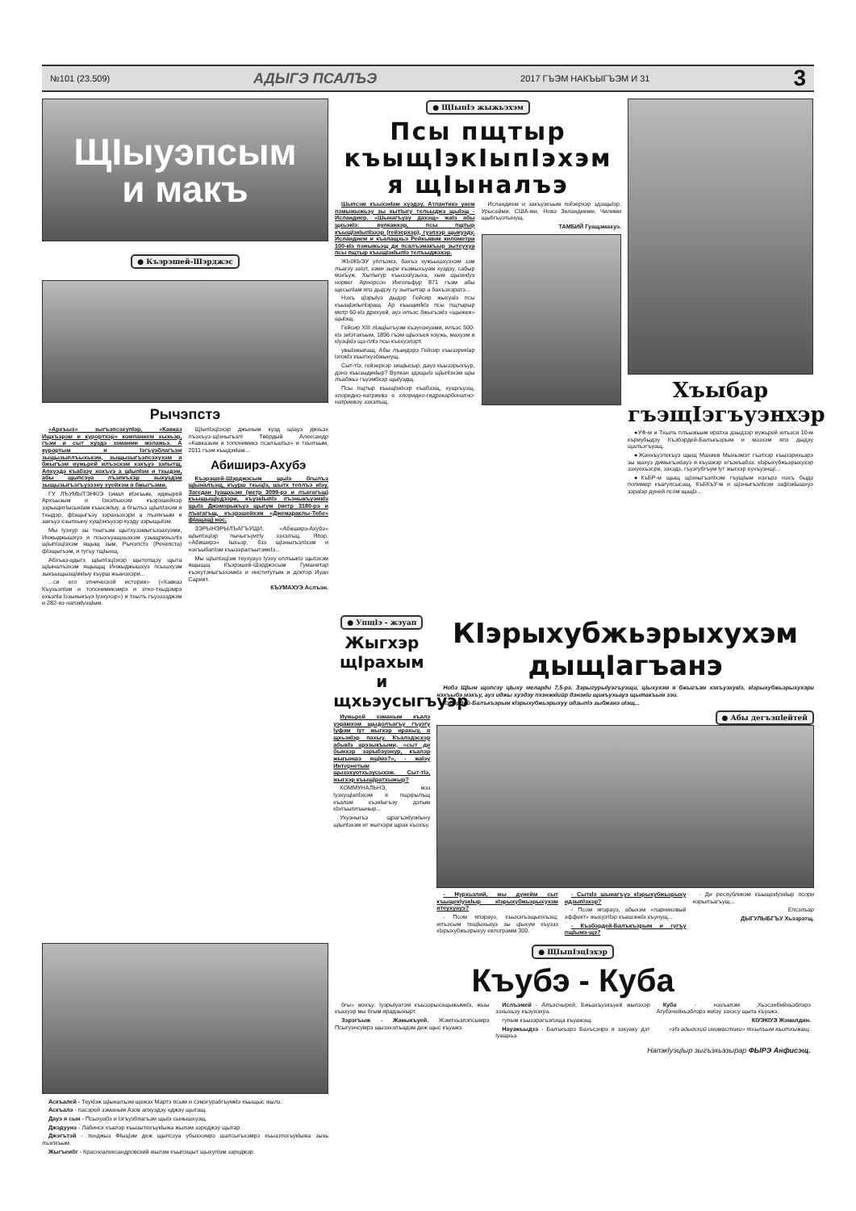№101 (23.509) АДЫГЭ ПСАЛЪЭ 2017 ГЪЭМ НАКЪЫГЪЭМ И 31 3
ЩIыуэпсым
и макъ
● Къэрэшей-Шэрджэс
Рычэпстэ
«Архъыз» зыгъэпсэхупIэр, «Кавказ Ищхъэрэм и курортхэр» компанием хыхьэр, гъэм и сыт хуэдэ зэманми мэлажьэ. А курортым и Iэгъуэблагъэм зыщызыплъыхьхэм, зыщызыгъэпсэхухэм я бжыгъэм иужьрей илъэсхэм хэхъуэ зэпытщ. Апхуэдэ къабзэу хохъуэ а щIыпIэм и тхыдэм, абы щыпсэуа лъэпкъхэр зыхуэдэм зыщызыгъэгъуэзэну хуейхэм я бжыгъэми.
ГУ ЛЪУМЫТЭНКIЭ Iэмал иIэкъым, иджырей Архъызым и Iэхэлъахэм къэрэшейхэр зэрыщитIысыкIам къыхэкIыу, а бгылъэ щIыпIэхэм я тхыдэр, фIэщыгъэу зэрахьэхэри а лъэпкъым и закъуэ езыпхыну хущIэкъухэр куэду зэрыщыIэм.
Мы Iуэхур зы тхыгъэм щытхузэмыгъэзахуэми, Инжыджышхуэ и псыхъуащхьэхэм узыщрихьэлIэ щIыпIэцIэхэм ящыщ зым, Рычэпстэ (Речепста) фIэщыгъэм, и гугъу тщIынщ.
Абхъаз-адыгэ щIыпIэцIэхэр щытепщэу щыта щIыналъэхэм ящыщщ Инжыджышхуэ псышхуэм зыкъыщызщIикIыу къурш жьанэхэри...
...си его этнической истории» («Кавказ Къухьэпlэм и топонимикэмрэ и этно-тхыдэмрэ ехьэлlа lэзыныкъуэ lуэхухэр») и тхылъ гъуэззэджэм и 282-нэ напэкlуэцlым.
ЩIыпIэцIэхэр джыным куэд щIауэ дихьэх лъэхъуэ-щIэныгъэлI Твёрдый Александр «Кавказым и топонимикэ псалъалъэ» и тхылъым, 2011 гъэм къыдэкIам...
Абиширэ-Ахубэ
Къэрэшей-Шэрджэсым щыIэ бгылъэ щIыналъэщ, къурш тхыцIэ, шытх теплъэ иIэу. Загедан Iуащхьэм (метр 3099-рэ и лъагагъщ) къыщыщIедзэри, къуэкIыпIэ лъэныкъуэмкIэ щыIэ Джэмэрыкъуэ щыгум (метр 3180-рэ и лъагагъщ, къэрэшейхэм «Джемараклы-Тебе» фIащащ) нос.
ЗЭРЫНЭРЫЛЪАГЪУЩИ, «Абиширэ-Ахубэ» щIыпIэцIэр пычыгъуитIу зэхэлъщ. Япэр, «Абиширэ» Iыхьэр, бзэ щIэныгъэлIхэм и нэхъыбапIэм къызэралъытэмкIэ...
Мы щIыпIэцIэм теухуауэ Iуэху еплъыкIэ щыIэхэм ящыщщ Къэрэшей-Шэрджэсым Гуманитар къэхутэныгъэхэмкIэ и институтым и доктор Иуан Сарият.
КЪУМАХУЭ Аслъэн.
● ЩIыпIэ жыжьэхэм
Псы пщтыр къыщIэкIыпIэхэм я щIыналъэ
Шыпсэм къыхэкIам хуэдэу, Атлантикэ уаем пэмыжыжьэу зы хытIыгу тельыджэ щыIэщ - Исландиер. «Шынагъуэу дахэщ» жаIэ абы щхьэкIэ: вулканхэр, псы пщтыр къыщIэкIыпIэхэр (гейзерхэр), гуэлхэр щыкуэду. Исландием и къалащхьэ Рейкьявик километри 100-кIэ пэжыжьэщ ди псалъэмакъыр зытеухуа псы пщтыр къыщIэкIыпIэ телъыджэхэр.
ЖЫЖЬЭУ уплъэмэ, бахъэ хужьышхуэхэм зэм лъагэу заIэт, зэми зыри къэмыхъуам хуэдэу, сабыр мэхъуж. Хытlыгур къызэзlузыха, хым щызекlуэ норвег Арнорсон Ингольфур 871 гъэм абы щесылlам япэ дыдэу гу зылъитар а бахъэхэратэ...
Нэхъ цlэрыlуэ дыдэр Гейсир жыхуаlэ псы къыщlэкlыпlэращ. Ар къыщикlкlэ псы пщтырыр метр 60-кlэ дрехуей, ауэ илъэс бжыгъэкlэ «щыжеи» щыlэщ.
Гейсир XIII лlэщlыгъуэм къэунэхуами, илъэс 500-кlэ зиlэтакъым, 1896 гъэм щlыхъея нэужь, махуэм и кlуэцlкlэ щэ-плlэ псы къехуэлэрт.
увыlэжыпащ. Абы лъандэрэ Гейсир къызэрикlар lэпэкlэ къыпхуэбжынущ.
Сыт-тlэ, гейзерхэр зищlысыр, дауэ къызэрыхъур, дэнэ къызыдикlыр? Вулкан здэщыlэ щlыпlэхэм щlы лъабжьэ гъуэмбхэр щыlуэдщ.
Псы пщтыр къыщlэкlхэр къабзэщ, хущхъуэщ, хлоридно-натриевэ е хлоридно-гидрокарбонатно-натриевэу зэхэлъщ.
Исландием и закъуэкъым гейзерхэр здэщыlэр. Урысейми, США-ми, Новэ Зеландиеми, Чилими щыбгъуэтынущ.
ТАМБИЙ Гуащэмахуэ.
Хъыбар гъэщIэгъуэнхэр
●УФ-м и Тхылъ плъыжьым иратха дзыдзэр иужьрей илъэси 10-м къриубыдэу Къэбэрдей-Балъкъэрым и мэзхэм япэ дыдэу щалъэгъуащ.
●Жанхъуэтекъуэ щыщ Махиев Мыхьэмэт гъатхэр къызэрихьэрэ зы махуэ димыгъэкIауэ я къуажэр егъэкъабзэ: кlэрыхубжьэрыхухэр зэхуехьэсри, зэхэдз, гъуэгубгъум lут жыгхэр еухъуэнщl...
●КъБР-м щыщ щIэныгъэлIхэм гъущIым нэхърэ нэхъ быдэ полимер къагупсысащ. КъБКъУ-м и щlэныгъэлlхэм зэфlэкlышхуэ зэраlэр дуней псом щацlэ...
● Упщlэ - жэуап
Жыгхэр щIрахым и щхьэусыгъуэр
Иужьрей зэманым къалэ уэрамхэм щыдолъагъу гъуэгу lуфэм lут жыгхэр ирахыу, я щхьэкlэр пахыу. Къалэдэсхэр абыкlэ арэзыкъыми, «сыт ди бынхэр зэрыбэуэнур, къалэр жыгыншэ ящlмэ?», - жаlэу Интернетым щызэхуотхьэусыхэж. Сыт-тlэ, жыгхэр къыщlратхыжыр?
КОММУНАЛЬНЭ, мэз lуэхущlапlэхэм я пщэрылъщ къалэм къэкlыгъэу дэтым кlэлъыплъыныр...
Ухуэныгъэ щрагъэкlуэкlыну щlыпlэхэм ит жыгхэри щрах къохъу.
КIэрыхубжьэрыхухэм дыщIагъанэ
Нобэ ЩIым щопсэу цIыху меларди 7,5-рэ. Зэрыгурыlуэгъуэщи, цlыхухэм я бжыгъэм хэхъуэхукlэ, кlэрыхубжьэрыхухэри нэхъыбэ мэхъу, ауэ иджы хуэдэу пхэнжкlийр дэнэкlи щикъухьауэ щытакъым зэи.
Кэбэрдей-Балъкъэрым кlэрыхубжьэрыхуу идзыпlэ зыбжанэ иlэщ...
● Абы дегъэпlейтей
- Нурхьэлий, мы дунейм сыт къыщекlуэкlыр кlэрыхубжьэрыхухэм ятеухуауэ?
- Псом япэрауэ, къыхэгъэщыпхъэщ: илъэсым тещlыхьауэ зы цlыхум къуэзэ кlэрыхубжьэрыхуу килограмм 300.
- Сыткlэ шынагъуэ кlэрыхубжьэрыху идзыпlэхэр?
- Псом япэрауэ, абыхэм «парниковый эффект» жыхуэтlэр къашэнкlэ хъунущ...
- Къэбэрдей-Балъкъэрым и гугъу пщlымэ-щэ?
- Ди республикэм къыщекlуэкlыр псори нэрылъагъущ...
Епсэлъар
ДЫГУЛЫБГЪУ Хьэзрэтщ.
Аскъалей - Теукlэж щlыналъэм щежэх Мартэ псым и сэмэгурабгъумкlэ къыщыс жылэ.
Аскъалэ - пасэрей зэманым Азов апхуэдэу еджэу щытащ.
Дауэ я сын - Псыхуабэ и lэгъуэблагъэм щыlэ сынышхуэщ.
Джэдуунэ - Лабинск къалэр къызытехъукlыжа жылэм зэреджэу щытар.
Джэгътэй - тенджыз Фlыцlэм деж щыпсэуа убыххэмрэ шапсыгъхэмрэ къызэтехъукlыжа зыхь лъэпкъым.
Жыгъеибг - Красноалександровский жылэм къыпэщыт щыхупlэм зэреджэр.
● ЩIыпIэцIэхэр
Къубэ - Куба
бгы» мэхъу. Iуэрыlуатэм къызэрыхэщыжымкlэ, жыы къахуэр мы бгым ирадзыхырт.
Зэрэгъыж - Жаныкъуей. Жэмтхьэлэпсымрэ Псыгуэнсумрэ щызэхэлъадэм деж щыс къуажэ.
Ислъэмей - Алъэсчырей, Бжьахъуэкъуей жылэхэр зэхыхьэу къэунэхуа.
гупым къызэрагъэпэща къуажэщ.
Науэжьыдзэ - Балъкъэрэ Бахъсэнрэ я зэхуаку дэт lуащхьэ.
Куба - нэхъапэм Хьэсэнбийхьэблэрэ Агубэчейхьэблэрэ жиlэу зэхэсу щыта къуажэ.
КIУЭКIУЭ Жэмалдин.
«Из адыгской ономастики» тхылъым къитхыжащ.
НапэкIуэцIыр зыгъэхьэзырар ФЫРЭ Анфисэщ.